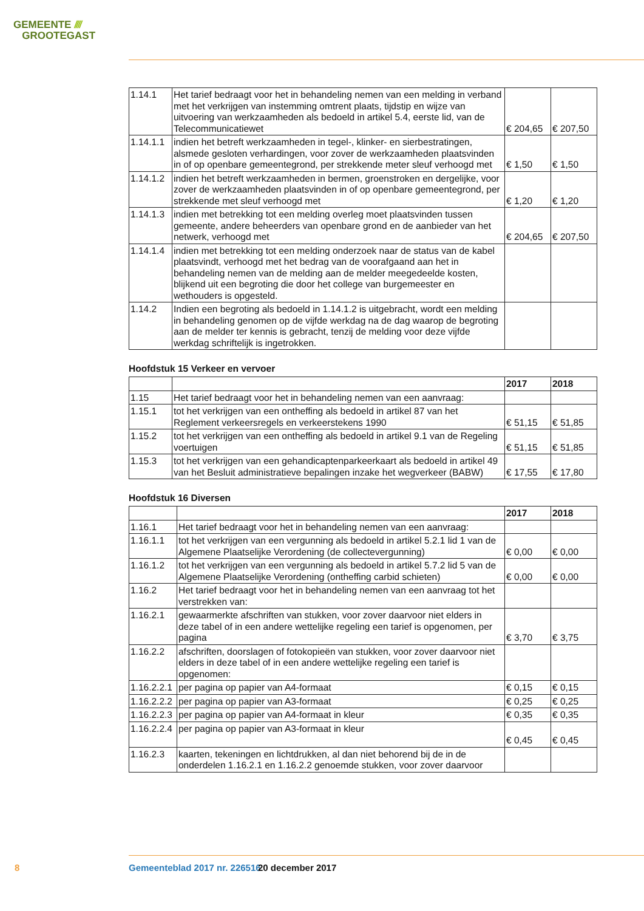GEMEENTE ////
GROOTEGAST
| 1.14.1 | Het tarief bedraagt voor het in behandeling nemen van een melding in verband met het verkrijgen van instemming omtrent plaats, tijdstip en wijze van uitvoering van werkzaamheden als bedoeld in artikel 5.4, eerste lid, van de Telecommunicatiewet | € 204,65 | € 207,50 |
| 1.14.1.1 | indien het betreft werkzaamheden in tegel-, klinker- en sierbestratingen, alsmede gesloten verhardingen, voor zover de werkzaamheden plaatsvinden in of op openbare gemeentegrond, per strekkende meter sleuf verhoogd met | € 1,50 | € 1,50 |
| 1.14.1.2 | indien het betreft werkzaamheden in bermen, groenstroken en dergelijke, voor zover de werkzaamheden plaatsvinden in of op openbare gemeentegrond, per strekkende met sleuf verhoogd met | € 1,20 | € 1,20 |
| 1.14.1.3 | indien met betrekking tot een melding overleg moet plaatsvinden tussen gemeente, andere beheerders van openbare grond en de aanbieder van het netwerk, verhoogd met | € 204,65 | € 207,50 |
| 1.14.1.4 | indien met betrekking tot een melding onderzoek naar de status van de kabel plaatsvindt, verhoogd met het bedrag van de voorafgaand aan het in behandeling nemen van de melding aan de melder meegedeelde kosten, blijkend uit een begroting die door het college van burgemeester en wethouders is opgesteld. | | |
| 1.14.2 | Indien een begroting als bedoeld in 1.14.1.2 is uitgebracht, wordt een melding in behandeling genomen op de vijfde werkdag na de dag waarop de begroting aan de melder ter kennis is gebracht, tenzij de melding voor deze vijfde werkdag schriftelijk is ingetrokken. | | |
Hoofdstuk 15 Verkeer en vervoer
| | | 2017 | 2018 |
| 1.15 | Het tarief bedraagt voor het in behandeling nemen van een aanvraag: | | |
| 1.15.1 | tot het verkrijgen van een ontheffing als bedoeld in artikel 87 van het Reglement verkeersregels en verkeerstekens 1990 | € 51,15 | € 51,85 |
| 1.15.2 | tot het verkrijgen van een ontheffing als bedoeld in artikel 9.1 van de Regeling voertuigen | € 51,15 | € 51,85 |
| 1.15.3 | tot het verkrijgen van een gehandicaptenparkeerkaart als bedoeld in artikel 49 van het Besluit administratieve bepalingen inzake het wegverkeer (BABW) | € 17,55 | € 17,80 |
Hoofdstuk 16 Diversen
| | | 2017 | 2018 |
| 1.16.1 | Het tarief bedraagt voor het in behandeling nemen van een aanvraag: | | |
| 1.16.1.1 | tot het verkrijgen van een vergunning als bedoeld in artikel 5.2.1 lid 1 van de Algemene Plaatselijke Verordening (de collectevergunning) | € 0,00 | € 0,00 |
| 1.16.1.2 | tot het verkrijgen van een vergunning als bedoeld in artikel 5.7.2 lid 5 van de Algemene Plaatselijke Verordening (ontheffing carbid schieten) | € 0,00 | € 0,00 |
| 1.16.2 | Het tarief bedraagt voor het in behandeling nemen van een aanvraag tot het verstrekken van: | | |
| 1.16.2.1 | gewaarmerkte afschriften van stukken, voor zover daarvoor niet elders in deze tabel of in een andere wettelijke regeling een tarief is opgenomen, per pagina | € 3,70 | € 3,75 |
| 1.16.2.2 | afschriften, doorslagen of fotokopieën van stukken, voor zover daarvoor niet elders in deze tabel of in een andere wettelijke regeling een tarief is opgenomen: | | |
| 1.16.2.2.1 | per pagina op papier van A4-formaat | € 0,15 | € 0,15 |
| 1.16.2.2.2 | per pagina op papier van A3-formaat | € 0,25 | € 0,25 |
| 1.16.2.2.3 | per pagina op papier van A4-formaat in kleur | € 0,35 | € 0,35 |
| 1.16.2.2.4 | per pagina op papier van A3-formaat in kleur | € 0,45 | € 0,45 |
| 1.16.2.3 | kaarten, tekeningen en lichtdrukken, al dan niet behorend bij de in de onderdelen 1.16.2.1 en 1.16.2.2 genoemde stukken, voor zover daarvoor | | |
8 Gemeenteblad 2017 nr. 226516 20 december 2017